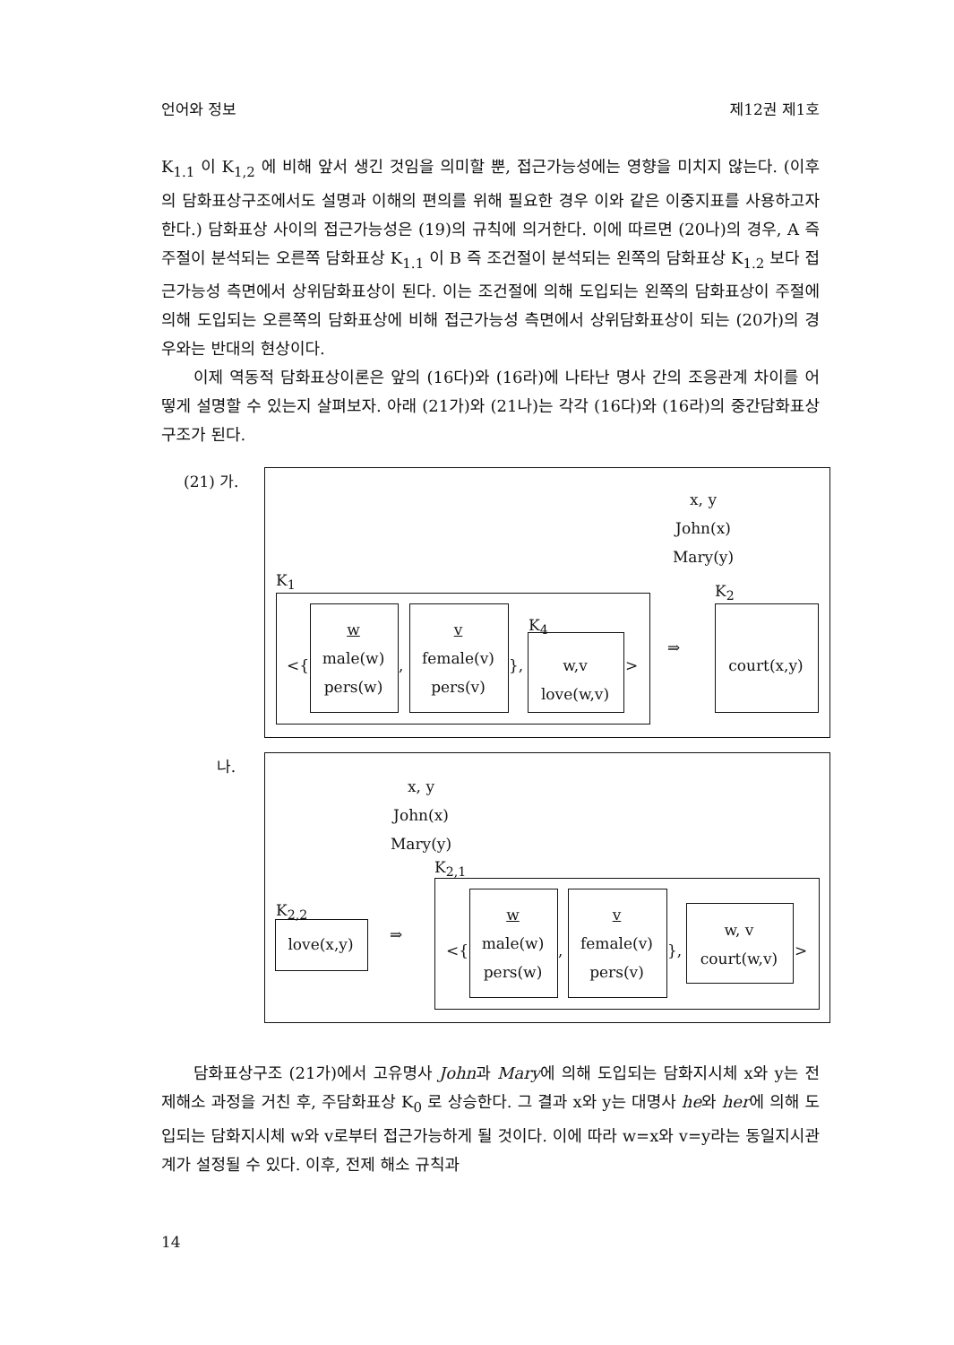언어와 정보 제12권 제1호
K<sub>1.1</sub> 이 K<sub>1,2</sub> 에 비해 앞서 생긴 것임을 의미할 뿐, 접근가능성에는 영향을 미치지 않는다. (이후의 담화표상구조에서도 설명과 이해의 편의를 위해 필요한 경우 이와 같은 이중지표를 사용하고자 한다.) 담화표상 사이의 접근가능성은 (19)의 규칙에 의거한다. 이에 따르면 (20나)의 경우, A 즉 주절이 분석되는 오른쪽 담화표상 K<sub>1.1</sub> 이 B 즉 조건절이 분석되는 왼쪽의 담화표상 K<sub>1.2</sub> 보다 접근가능성 측면에서 상위담화표상이 된다. 이는 조건절에 의해 도입되는 왼쪽의 담화표상이 주절에 의해 도입되는 오른쪽의 담화표상에 비해 접근가능성 측면에서 상위담화표상이 되는 (20가)의 경우와는 반대의 현상이다.
이제 역동적 담화표상이론은 앞의 (16다)와 (16라)에 나타난 명사 간의 조응관계 차이를 어떻게 설명할 수 있는지 살펴보자. 아래 (21가)와 (21나)는 각각 (16다)와 (16라)의 중간담화표상구조가 된다.
(21) 가.
x, y
John(x)
Mary(y)
K<sub>1</sub>
<{
w
male(w)
pers(w)
,
v
female(v)
pers(v)
},
K<sub>4</sub>
w,v
love(w,v)
>
⇒
K<sub>2</sub>
court(x,y)
나.
x, y
John(x)
Mary(y)
K<sub>2,1</sub>
K<sub>2,2</sub>
love(x,y)
⇒
<{
w
male(w)
pers(w)
,
v
female(v)
pers(v)
},
w, v
court(w,v)
>
담화표상구조 (21가)에서 고유명사 John과 Mary에 의해 도입되는 담화지시체 x와 y는 전제해소 과정을 거친 후, 주담화표상 K<sub>0</sub> 로 상승한다. 그 결과 x와 y는 대명사 he와 her에 의해 도입되는 담화지시체 w와 v로부터 접근가능하게 될 것이다. 이에 따라 w=x와 v=y라는 동일지시관계가 설정될 수 있다. 이후, 전제 해소 규칙과
14